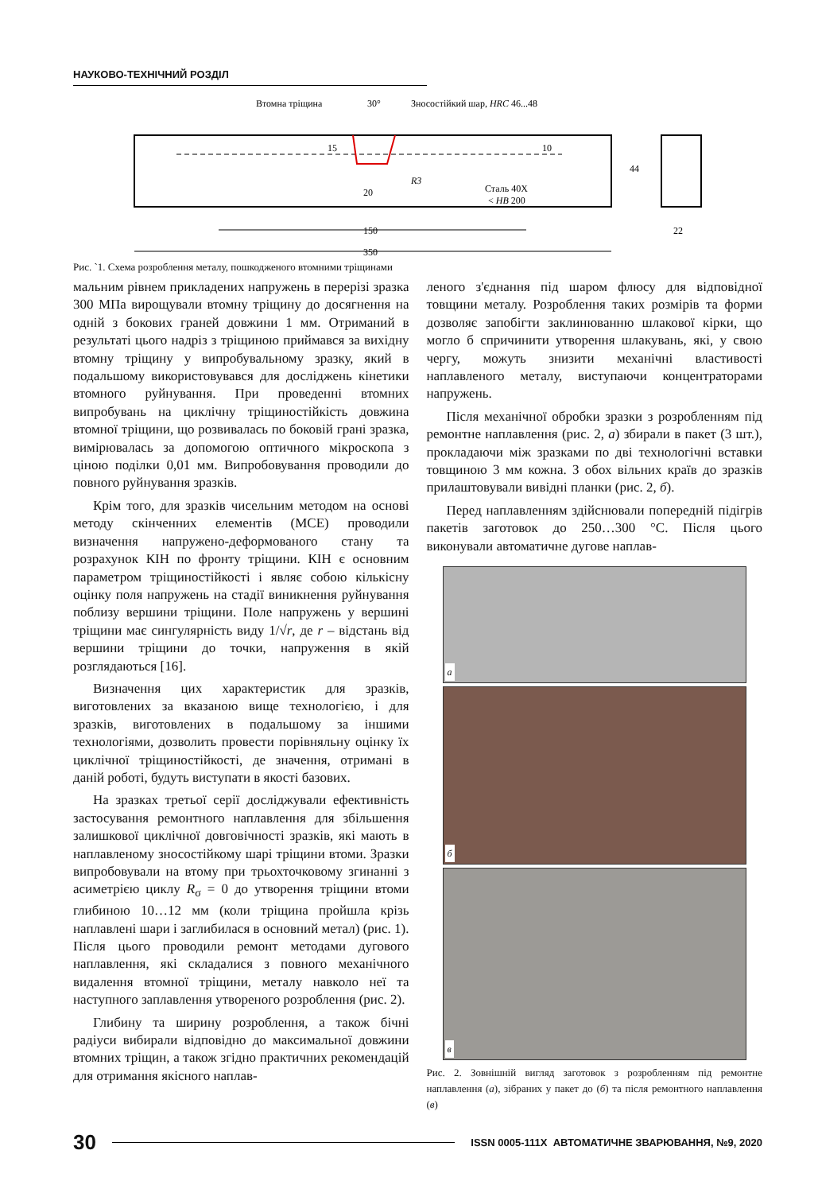НАУКОВО-ТЕХНІЧНИЙ РОЗДІЛ
Втомна тріщина
30°
Зносостійкий шар, HRC 46...48
Сталь 40Х
< HB 200
20
150
350
22
R3
10
15
44
Рис. `1. Схема розроблення металу, пошкодженого втомними тріщинами
мальним рівнем прикладених напружень в перерізі зразка 300 МПа вирощували втомну тріщину до досягнення на одній з бокових граней довжини 1 мм. Отриманий в результаті цього надріз з тріщиною приймався за вихідну втомну тріщину у випробувальному зразку, який в подальшому використовувався для досліджень кінетики втомного руйнування. При проведенні втомних випробувань на циклічну тріщиностійкість довжина втомної тріщини, що розвивалась по боковій грані зразка, вимірювалась за допомогою оптичного мікроскопа з ціною поділки 0,01 мм. Випробовування проводили до повного руйнування зразків.
Крім того, для зразків чисельним методом на основі методу скінченних елементів (МСЕ) проводили визначення напружено-деформованого стану та розрахунок КІН по фронту тріщини. КІН є основним параметром тріщиностійкості і являє собою кількісну оцінку поля напружень на стадії виникнення руйнування поблизу вершини тріщини. Поле напружень у вершині тріщини має сингулярність виду 1/√r, де r – відстань від вершини тріщини до точки, напруження в якій розглядаються [16].
Визначення цих характеристик для зразків, виготовлених за вказаною вище технологією, і для зразків, виготовлених в подальшому за іншими технологіями, дозволить провести порівняльну оцінку їх циклічної тріщиностійкості, де значення, отримані в даній роботі, будуть виступати в якості базових.
На зразках третьої серії досліджували ефективність застосування ремонтного наплавлення для збільшення залишкової циклічної довговічності зразків, які мають в наплавленому зносостійкому шарі тріщини втоми. Зразки випробовували на втому при трьохточковому згинанні з асиметрією циклу R<sub>σ</sub> = 0 до утворення тріщини втоми глибиною 10…12 мм (коли тріщина пройшла крізь наплавлені шари і заглибилася в основний метал) (рис. 1). Після цього проводили ремонт методами дугового наплавлення, які складалися з повного механічного видалення втомної тріщини, металу навколо неї та наступного заплавлення утвореного розроблення (рис. 2).
Глибину та ширину розроблення, а також бічні радіуси вибирали відповідно до максимальної довжини втомних тріщин, а також згідно практичних рекомендацій для отримання якісного наплав-
леного з'єднання під шаром флюсу для відповідної товщини металу. Розроблення таких розмірів та форми дозволяє запобігти заклинюванню шлакової кірки, що могло б спричинити утворення шлакувань, які, у свою чергу, можуть знизити механічні властивості наплавленого металу, виступаючи концентраторами напружень.
Після механічної обробки зразки з розробленням під ремонтне наплавлення (рис. 2, а) збирали в пакет (3 шт.), прокладаючи між зразками по дві технологічні вставки товщиною 3 мм кожна. З обох вільних країв до зразків прилаштовували вивідні планки (рис. 2, б).
Перед наплавленням здійснювали попередній підігрів пакетів заготовок до 250…300 °С. Після цього виконували автоматичне дугове наплав-
а
б
в
Рис. 2. Зовнішній вигляд заготовок з розробленням під ремонтне наплавлення (а), зібраних у пакет до (б) та після ремонтного наплавлення (в)
30 ISSN 0005-111X АВТОМАТИЧНЕ ЗВАРЮВАННЯ, №9, 2020